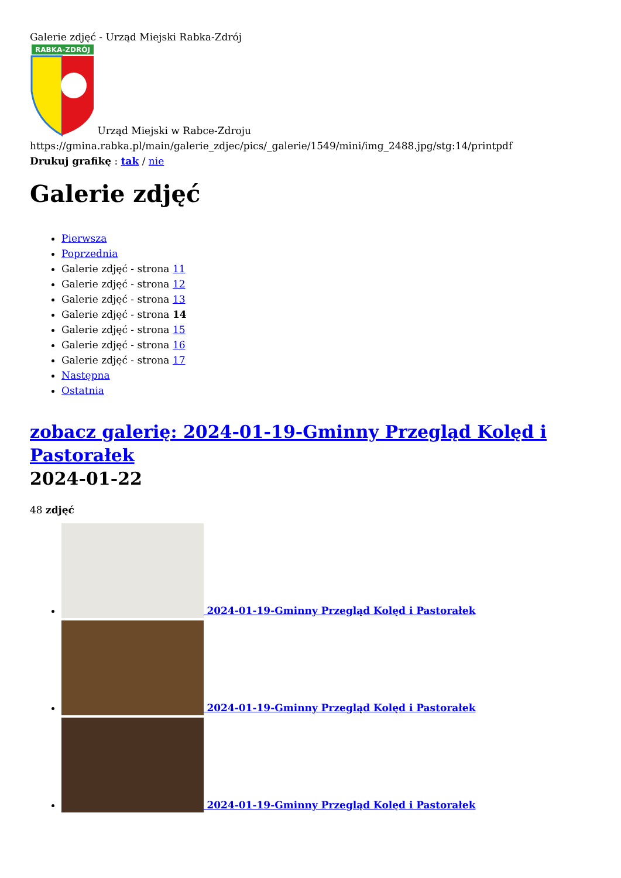Galerie zdjęć - Urząd Miejski Rabka-Zdrój
RABKA-ZDRÓJ
Urząd Miejski w Rabce-Zdroju
https://gmina.rabka.pl/main/galerie_zdjec/pics/_galerie/1549/mini/img_2488.jpg/stg:14/printpdf
Drukuj grafikę : tak / nie
Galerie zdjęć
Pierwsza
Poprzednia
Galerie zdjęć - strona 11
Galerie zdjęć - strona 12
Galerie zdjęć - strona 13
Galerie zdjęć - strona 14
Galerie zdjęć - strona 15
Galerie zdjęć - strona 16
Galerie zdjęć - strona 17
Następna
Ostatnia
zobacz galerię: 2024-01-19-Gminny Przegląd Kolęd i Pastorałek
2024-01-22
48 zdjęć
2024-01-19-Gminny Przegląd Kolęd i Pastorałek
2024-01-19-Gminny Przegląd Kolęd i Pastorałek
2024-01-19-Gminny Przegląd Kolęd i Pastorałek